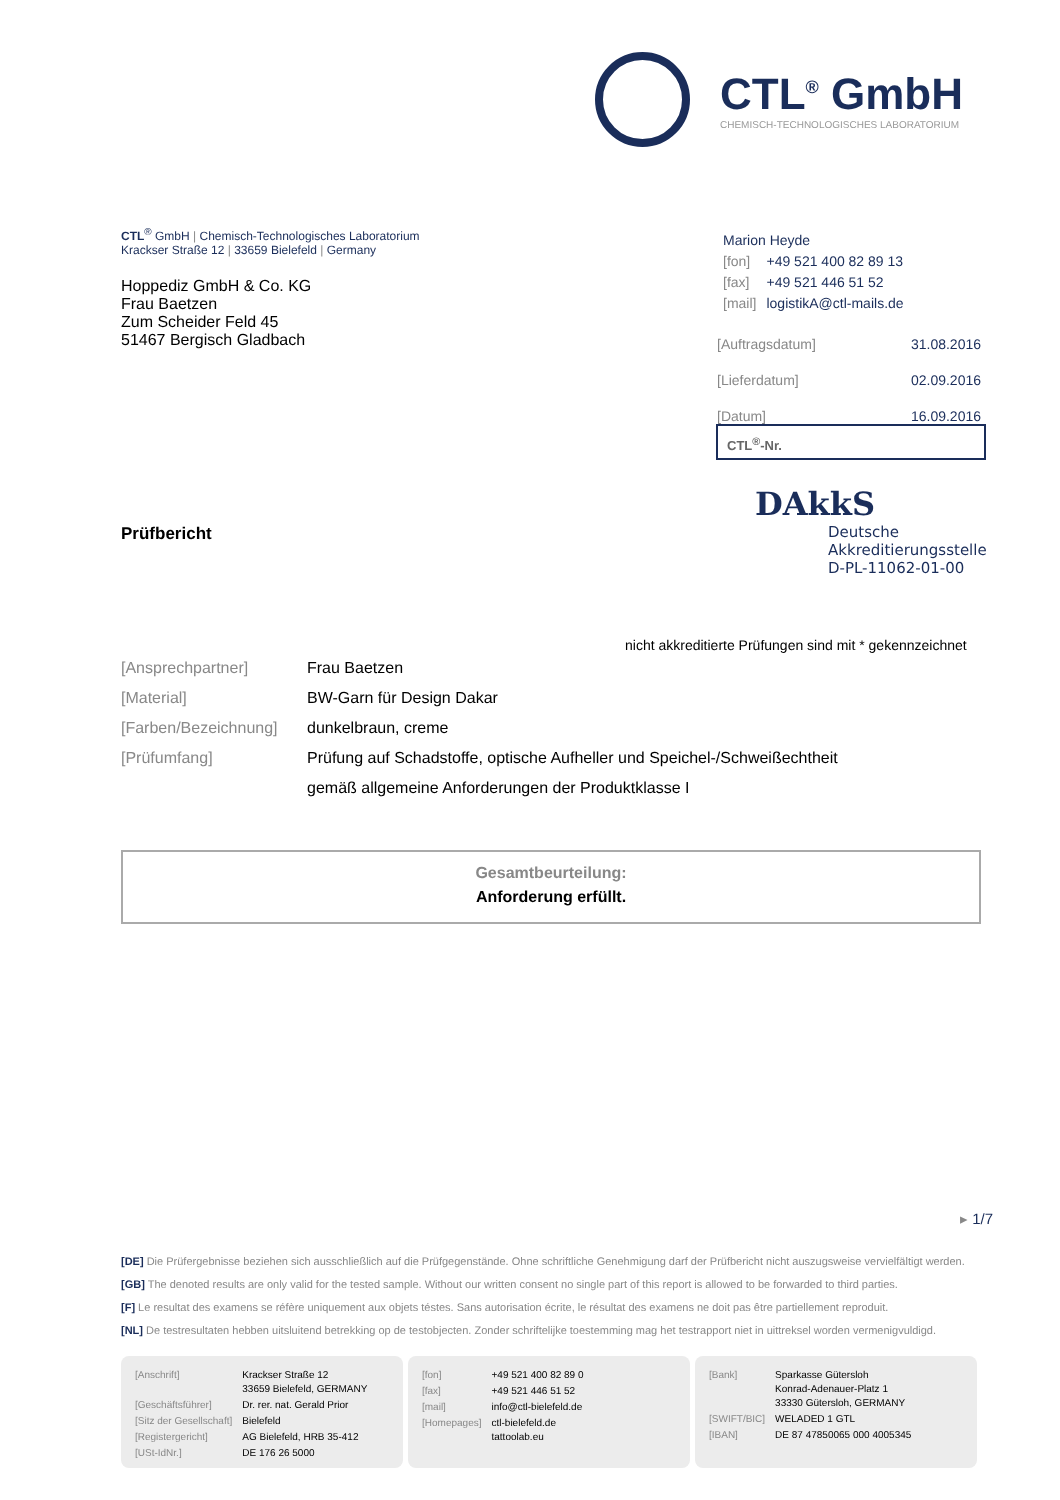CTL<sup>®</sup> GmbH
CHEMISCH-TECHNOLOGISCHES LABORATORIUM
CTL<sup>®</sup> GmbH | Chemisch-Technologisches Laboratorium
Krackser Straße 12 | 33659 Bielefeld | Germany
Hoppediz GmbH & Co. KG
Frau Baetzen
Zum Scheider Feld 45
51467 Bergisch Gladbach
Marion Heyde
| [fon] | +49 521 400 82 89 13 |
| [fax] | +49 521 446 51 52 |
| [mail] | logistikA@ctl-mails.de |
| [Auftragsdatum] | 31.08.2016 |
| [Lieferdatum] | 02.09.2016 |
| [Datum] | 16.09.2016 |
CTL<sup>®</sup>-Nr.
DAkkS
Deutsche
Akkreditierungsstelle
D-PL-11062-01-00
Prüfbericht
nicht akkreditierte Prüfungen sind mit * gekennzeichnet
| [Ansprechpartner] | Frau Baetzen |
| [Material] | BW-Garn für Design Dakar |
| [Farben/Bezeichnung] | dunkelbraun, creme |
| [Prüfumfang] | Prüfung auf Schadstoffe, optische Aufheller und Speichel-/Schweißechtheit |
| | gemäß allgemeine Anforderungen der Produktklasse I |
Gesamtbeurteilung:
Anforderung erfüllt.
▸ 1/7
[DE] Die Prüfergebnisse beziehen sich ausschließlich auf die Prüfgegenstände. Ohne schriftliche Genehmigung darf der Prüfbericht nicht auszugsweise vervielfältigt werden.
[GB] The denoted results are only valid for the tested sample. Without our written consent no single part of this report is allowed to be forwarded to third parties.
[F] Le resultat des examens se réfère uniquement aux objets téstes. Sans autorisation écrite, le résultat des examens ne doit pas être partiellement reproduit.
[NL] De testresultaten hebben uitsluitend betrekking op de testobjecten. Zonder schriftelijke toestemming mag het testrapport niet in uittreksel worden vermenigvuldigd.
| [Anschrift] | Krackser Straße 12 33659 Bielefeld, GERMANY |
| [Geschäftsführer] | Dr. rer. nat. Gerald Prior |
| [Sitz der Gesellschaft] | Bielefeld |
| [Registergericht] | AG Bielefeld, HRB 35-412 |
| [USt-IdNr.] | DE 176 26 5000 |
| [fon] | +49 521 400 82 89 0 |
| [fax] | +49 521 446 51 52 |
| [mail] | info@ctl-bielefeld.de |
| [Homepages] | ctl-bielefeld.de tattoolab.eu |
| [Bank] | Sparkasse Gütersloh Konrad-Adenauer-Platz 1 33330 Gütersloh, GERMANY |
| [SWIFT/BIC] | WELADED 1 GTL |
| [IBAN] | DE 87 47850065 000 4005345 |